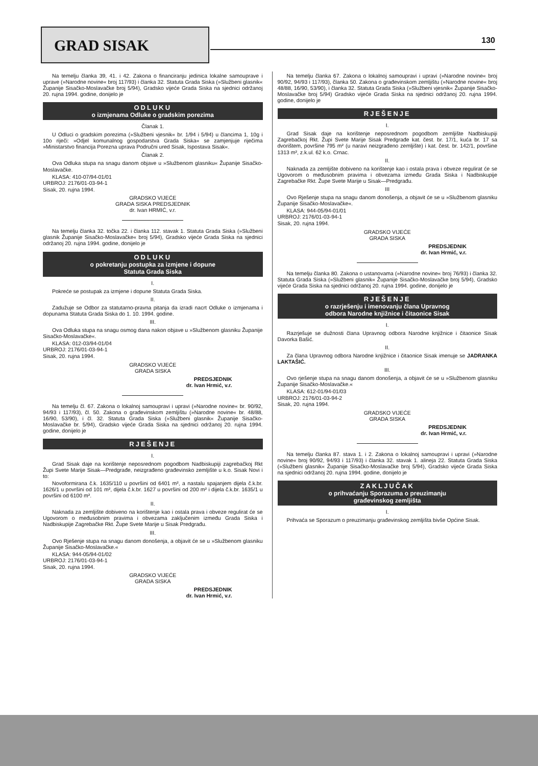GRAD SISAK 130
Na temelju članka 39, 41. i 42. Zakona o financiranju jedinica lokalne samouprave i uprave (»Narodne novine« broj 117/93) i članka 32. Statuta Grada Siska (»Službeni glasnik« Županije Sisačko-Moslavačke broj 5/94), Gradsko vijeće Grada Siska na sjednici održanoj 20. rujna 1994. godine, donijelo je
ODLUKU
o izmjenama Odluke o gradskim porezima
Članak 1.
U Odluci o gradskim porezima (»Službeni vjesnik« br. 1/94 i 5/94) u člancima 1, 10g i 10o riječi: »Odjel komunalnog gospodarstva Grada Siska« se zamjenjuje riječima »Ministarstvo financija Porezna uprava Područni ured Sisak, Ispostava Sisak«.
Članak 2.
Ova Odluka stupa na snagu danom objave u »Službenom glasniku« Županije Sisačko-Moslavačke.
KLASA: 410-07/94-01/01
URBROJ: 2176/01-03-94-1
Sisak, 20. rujna 1994.
GRADSKO VIJEĆE
GRADA SISKA PREDSJEDNIK
dr. Ivan HRMIĆ, v.r.
Na temelju članka 32. točka 22. i članka 112. stavak 1. Statuta Grada Siska (»Službeni glasnik Županije Sisačko-Moslavačke« broj 5/94), Gradsko vijeće Grada Siska na sjednici održanoj 20. rujna 1994. godine, donijelo je
ODLUKU
o pokretanju postupka za izmjene i dopune
Statuta Grada Siska
I.
Pokreće se postupak za izmjene i dopune Statuta Grada Siska.
II.
Zadužuje se Odbor za statutarno-pravna pitanja da izradi nacrt Odluke o izmjenama i dopunama Statuta Grada Siska do 1. 10. 1994. godine.
III.
Ova Odluka stupa na snagu osmog dana nakon objave u »Službenom glasniku Županije Sisačko-Moslavačke«.
KLASA: 012-03/94-01/04
URBROJ: 2176/01-03-94-1
Sisak, 20. rujna 1994.
GRADSKO VIJEĆE
GRADA SISKA
PREDSJEDNIK
dr. Ivan Hrmić, v.r.
Na temelju čl. 67. Zakona o lokalnoj samoupravi i upravi (»Narodne novine« br. 90/92, 94/93 i 117/93), čl. 50. Zakona o građevinskom zemljištu (»Narodne novine« br. 48/88, 16/90, 53/90), i čl. 32. Statuta Grada Siska (»Službeni glasnik« Županije Sisačko-Moslavačke br. 5/94), Gradsko vijeće Grada Siska na sjednici održanoj 20. rujna 1994. godine, donijelo je
RJEŠENJE
I.
Grad Sisak daje na korištenje neposrednom pogodbom Nadbiskupiji zagrebačkoj Rkt Župi Svete Marije Sisak—Predgrađe, neizgrađeno građevinsko zemljište u k.o. Sisak Novi i to:
Novoformirana č.k. 1635/110 u površini od 6401 m², a nastalu spajanjem dijela č.k.br. 1626/1 u površini od 101 m², dijela č.k.br. 1627 u površini od 200 m² i dijela č.k.br. 1635/1 u površini od 6100 m².
II.
Naknada za zemljište dobiveno na korištenje kao i ostala prava i obveze regulirat će se Ugovorom o međusobnim pravima i obvezama zaključenim između Grada Siska i Nadbiskupije Zagrebačke Rkt. Župe Svete Marije u Sisak Predgrađu.
III.
Ovo Rješenje stupa na snagu danom donošenja, a objavit će se u »Službenom glasniku Županije Sisačko-Moslavačke.«
KLASA: 944-05/94-01/02
URBROJ: 2176/01-03-94-1
Sisak, 20. rujna 1994.
GRADSKO VIJEĆE
GRADA SISKA
PREDSJEDNIK
dr. Ivan Hrmić, v.r.
Na temelju članka 67. Zakona o lokalnoj samoupravi i upravi (»Narodne novine« broj 90/92, 94/93 i 117/93), članka 50. Zakona o građevinskom zemljištu (»Narodne novine« broj 48/88, 16/90, 53/90), i članka 32. Statuta Grada Siska (»Službeni vjesnik« Županije Sisačko-Moslavačke broj 5/94) Gradsko vijeće Grada Siska na sjednici održanoj 20. rujna 1994. godine, donijelo je
RJEŠENJE
I.
Grad Sisak daje na korištenje neposrednom pogodbom zemljište Nadbiskupiji Zagrebačkoj Rkt. Župi Svete Marije Sisak Predgrađe kat. čest. br. 17/1, kuća br. 17 sa dvorištem, površine 795 m² (u naravi neizgrađeno zemljište) i kat. čest. br. 142/1, površine 1313 m², z.k.ul. 62 k.o. Crnac.
II.
Naknada za zemljište dobiveno na korištenje kao i ostala prava i obveze regulirat će se Ugovorom o međusobnim pravima i obvezama između Grada Siska i Nadbiskupije Zagrebačke Rkt. Župe Svete Marije u Sisak—Predgrađu.
III
Ovo Rješenje stupa na snagu danom donošenja, a objavit će se u »Službenom glasniku Županije Sisačko-Moslavačke«.
KLASA: 944-05/94-01/01
URBROJ: 2176/01-03-94-1
Sisak, 20. rujna 1994.
GRADSKO VIJEĆE
GRADA SISKA
PREDSJEDNIK
dr. Ivan Hrmić, v.r.
Na temelju članka 80. Zakona o ustanovama (»Narodne novine« broj 76/93) i članka 32. Statuta Grada Siska (»Službeni glasnik« Županije Sisačko-Moslavačke broj 5/94), Gradsko vijeće Grada Siska na sjednici održanoj 20. rujna 1994. godine, donijelo je
RJEŠENJE
o razrješenju i imenovanju člana Upravnog
odbora Narodne knjižnice i čitaonice Sisak
I.
Razrješuje se dužnosti člana Upravnog odbora Narodne knjižnice i čitaonice Sisak Davorka Bašić.
II.
Za člana Upravnog odbora Narodne knjižnice i čitaonice Sisak imenuje se JADRANKA LAKTAŠIĆ.
III.
Ovo rješenje stupa na snagu danom donošenja, a objavit će se u »Službenom glasniku Županije Sisačko-Moslavačke.«
KLASA: 612-01/94-01/03
URBROJ: 2176/01-03-94-2
Sisak, 20. rujna 1994.
GRADSKO VIJEĆE
GRADA SISKA
PREDSJEDNIK
dr. Ivan Hrmić, v.r.
Na temelju članka 87. stava 1. i 2. Zakona o lokalnoj samoupravi i upravi (»Narodne novine« broj 90/92, 94/93 i 117/93) i članka 32. stavak 1. alineja 22. Statuta Grada Siska (»Službeni glasnik« Županije Sisačko-Moslavačke broj 5/94), Gradsko vijeće Grada Siska na sjednici održanoj 20. rujna 1994. godine, donijelo je
ZAKLJUČAK
o prihvaćanju Sporazuma o preuzimanju
građevinskog zemljišta
I.
Prihvaća se Sporazum o preuzimanju građevinskog zemljišta bivše Općine Sisak.